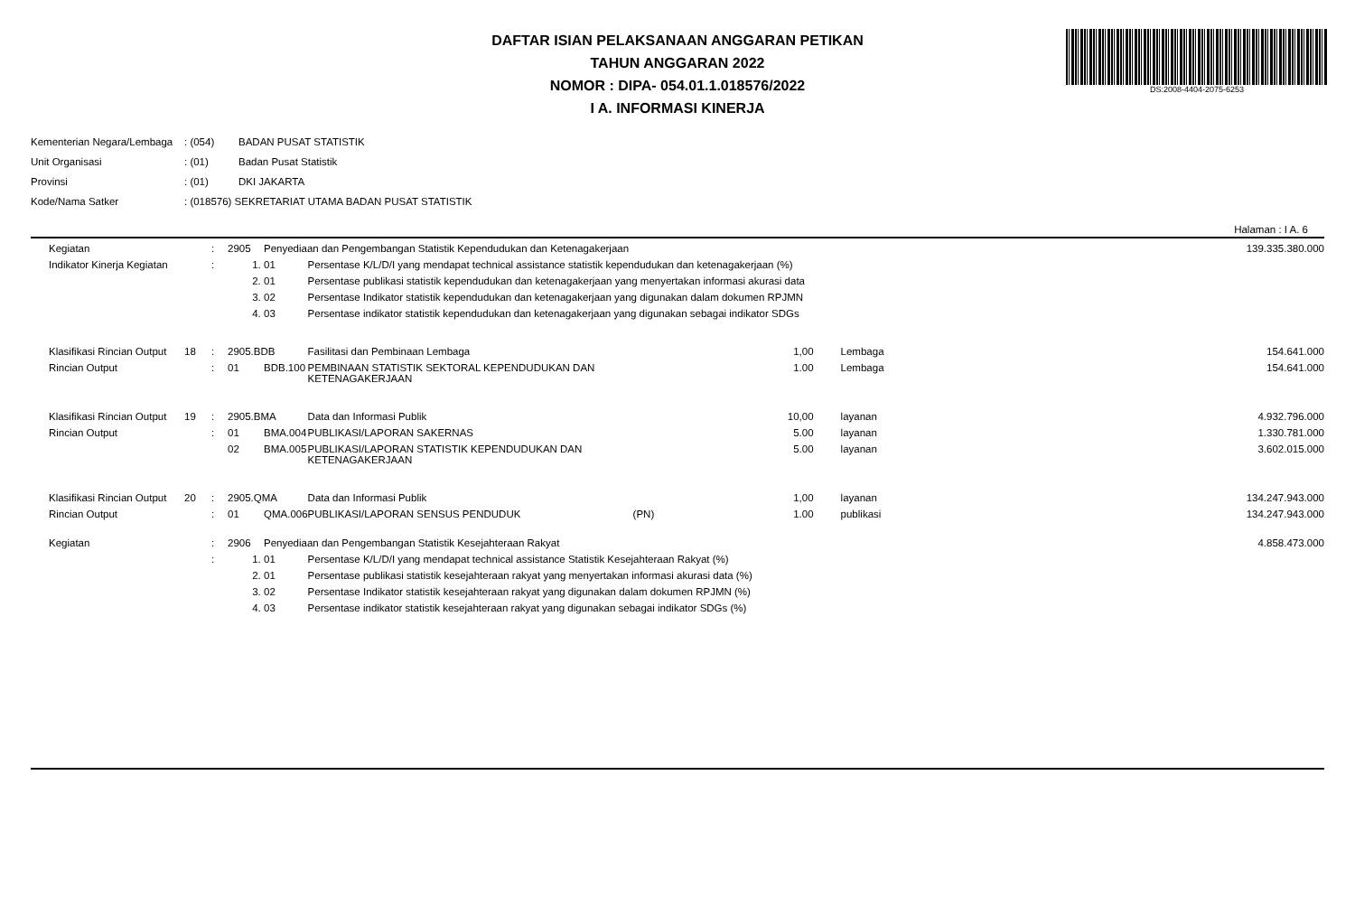DAFTAR ISIAN PELAKSANAAN ANGGARAN PETIKAN
TAHUN ANGGARAN 2022
NOMOR : DIPA- 054.01.1.018576/2022
I A. INFORMASI KINERJA
DS:2008-4404-2075-6253
| Kementerian Negara/Lembaga | : (054) | BADAN PUSAT STATISTIK |
| Unit Organisasi | : (01) | Badan Pusat Statistik |
| Provinsi | : (01) | DKI JAKARTA |
| Kode/Nama Satker | : (018576) SEKRETARIAT UTAMA BADAN PUSAT STATISTIK | |
Halaman : I A. 6
| | Kegiatan | | : | 2905 | Penyediaan dan Pengembangan Statistik Kependudukan dan Ketenagakerjaan | | | | | | 139.335.380.000 |
| | Indikator Kinerja Kegiatan | | : | 1. | 01 | Persentase K/L/D/I yang mendapat technical assistance statistik kependudukan dan ketenagakerjaan (%) | | | | | |
| | | | | 2. | 01 | Persentase publikasi statistik kependudukan dan ketenagakerjaan yang menyertakan informasi akurasi data | | | | | |
| | | | | 3. | 02 | Persentase Indikator statistik kependudukan dan ketenagakerjaan yang digunakan dalam dokumen RPJMN | | | | | |
| | | | | 4. | 03 | Persentase indikator statistik kependudukan dan ketenagakerjaan yang digunakan sebagai indikator SDGs | | | | | |
| | Klasifikasi Rincian Output | 18 | : | 2905.BDB | | Fasilitasi dan Pembinaan Lembaga | | 1,00 | | Lembaga | 154.641.000 |
| | Rincian Output | | : | 01 | BDB.100 | PEMBINAAN STATISTIK SEKTORAL KEPENDUDUKAN DAN KETENAGAKERJAAN | | 1.00 | | Lembaga | 154.641.000 |
| | Klasifikasi Rincian Output | 19 | : | 2905.BMA | | Data dan Informasi Publik | | 10,00 | | layanan | 4.932.796.000 |
| | Rincian Output | | : | 01 | BMA.004 | PUBLIKASI/LAPORAN SAKERNAS | | 5.00 | | layanan | 1.330.781.000 |
| | | | | 02 | BMA.005 | PUBLIKASI/LAPORAN STATISTIK KEPENDUDUKAN DAN KETENAGAKERJAAN | | 5.00 | | layanan | 3.602.015.000 |
| | Klasifikasi Rincian Output | 20 | : | 2905.QMA | | Data dan Informasi Publik | | 1,00 | | layanan | 134.247.943.000 |
| | Rincian Output | | : | 01 | QMA.006 | PUBLIKASI/LAPORAN SENSUS PENDUDUK | (PN) | 1.00 | | publikasi | 134.247.943.000 |
| | Kegiatan | | : | 2906 | Penyediaan dan Pengembangan Statistik Kesejahteraan Rakyat | | | | | | 4.858.473.000 |
| | | | : | 1. | 01 | Persentase K/L/D/I yang mendapat technical assistance Statistik Kesejahteraan Rakyat (%) | | | | | |
| | | | | 2. | 01 | Persentase publikasi statistik kesejahteraan rakyat yang menyertakan informasi akurasi data (%) | | | | | |
| | | | | 3. | 02 | Persentase Indikator statistik kesejahteraan rakyat yang digunakan dalam dokumen RPJMN (%) | | | | | |
| | | | | 4. | 03 | Persentase indikator statistik kesejahteraan rakyat yang digunakan sebagai indikator SDGs (%) | | | | | |